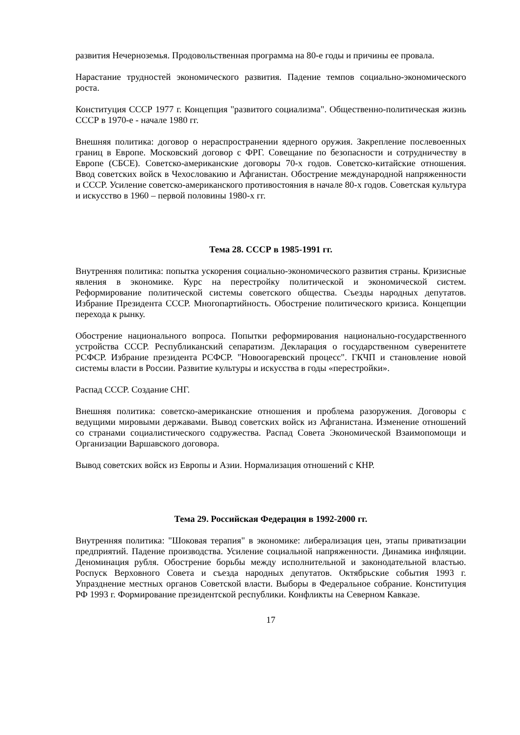развития Нечерноземья. Продовольственная программа на 80-е годы и причины ее провала.
Нарастание трудностей экономического развития. Падение темпов социально-экономического роста.
Конституция СССР 1977 г. Концепция "развитого социализма". Общественно-политическая жизнь СССР в 1970-е - начале 1980 гг.
Внешняя политика: договор о нераспространении ядерного оружия. Закрепление послевоенных границ в Европе. Московский договор с ФРГ. Совещание по безопасности и сотрудничеству в Европе (СБСЕ). Советско-американские договоры 70-х годов. Советско-китайские отношения. Ввод советских войск в Чехословакию и Афганистан. Обострение международной напряженности и СССР. Усиление советско-американского противостояния в начале 80-х годов. Советская культура и искусство в 1960 – первой половины 1980-х гг.
Тема 28. СССР в 1985-1991 гг.
Внутренняя политика: попытка ускорения социально-экономического развития страны. Кризисные явления в экономике. Курс на перестройку политической и экономической систем. Реформирование политической системы советского общества. Съезды народных депутатов. Избрание Президента СССР. Многопартийность. Обострение политического кризиса. Концепции перехода к рынку.
Обострение национального вопроса. Попытки реформирования национально-государственного устройства СССР. Республиканский сепаратизм. Декларация о государственном суверенитете РСФСР. Избрание президента РСФСР. "Новоогаревский процесс". ГКЧП и становление новой системы власти в России. Развитие культуры и искусства в годы «перестройки».
Распад СССР. Создание СНГ.
Внешняя политика: советско-американские отношения и проблема разоружения. Договоры с ведущими мировыми державами. Вывод советских войск из Афганистана. Изменение отношений со странами социалистического содружества. Распад Совета Экономической Взаимопомощи и Организации Варшавского договора.
Вывод советских войск из Европы и Азии. Нормализация отношений с КНР.
Тема 29. Российская Федерация в 1992-2000 гг.
Внутренняя политика: "Шоковая терапия" в экономике: либерализация цен, этапы приватизации предприятий. Падение производства. Усиление социальной напряженности. Динамика инфляции. Деноминация рубля. Обострение борьбы между исполнительной и законодательной властью. Роспуск Верховного Совета и съезда народных депутатов. Октябрьские события 1993 г. Упразднение местных органов Советской власти. Выборы в Федеральное собрание. Конституция РФ 1993 г. Формирование президентской республики. Конфликты на Северном Кавказе.
17